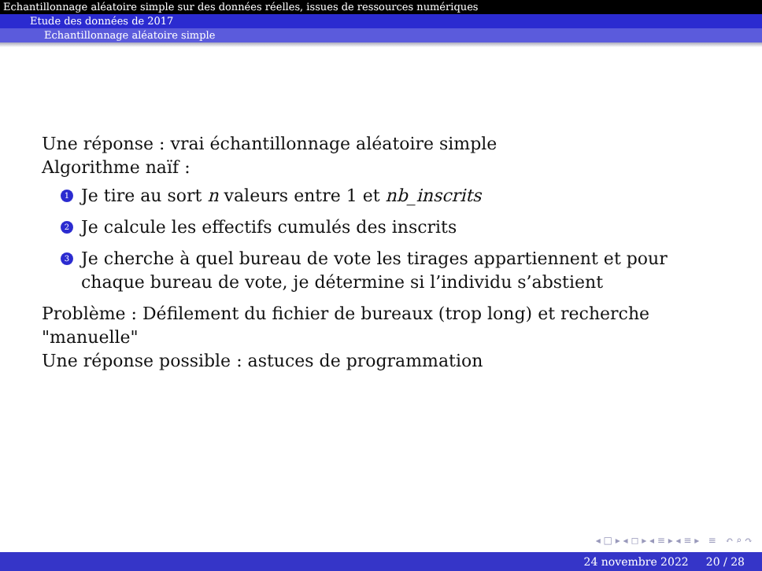Echantillonnage aléatoire simple sur des données réelles, issues de ressources numériques
Etude des données de 2017
Echantillonnage aléatoire simple
Une réponse : vrai échantillonnage aléatoire simple
Algorithme naïf :
1 Je tire au sort n valeurs entre 1 et nb_inscrits
2 Je calcule les effectifs cumulés des inscrits
3 Je cherche à quel bureau de vote les tirages appartiennent et pour chaque bureau de vote, je détermine si l’individu s’abstient
Problème : Défilement du fichier de bureaux (trop long) et recherche "manuelle"
Une réponse possible : astuces de programmation
◂ □ ▸ ◂ ◻ ▸ ◂ ≡ ▸ ◂ ≡ ▸ ≡ ↶ ⌕ ↷
24 novembre 2022 20 / 28